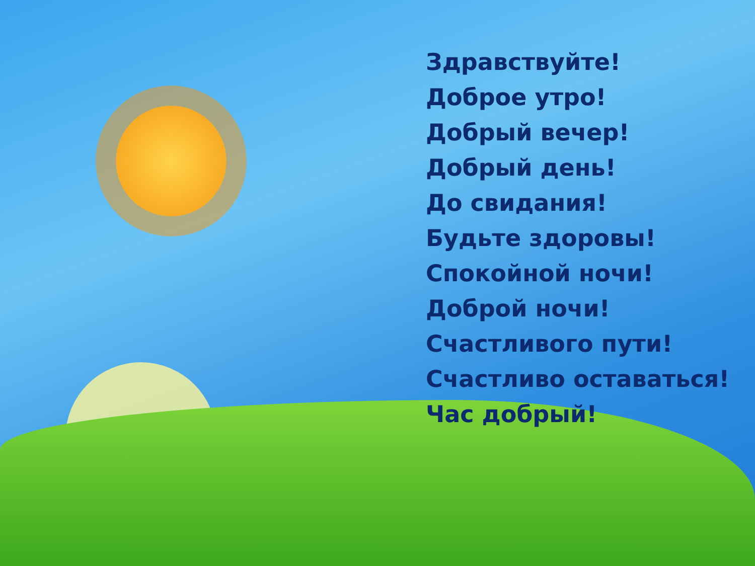Здравствуйте!
Доброе утро!
Добрый вечер!
Добрый день!
До свидания!
Будьте здоровы!
Спокойной ночи!
Доброй ночи!
Счастливого пути!
Счастливо оставаться!
Час добрый!